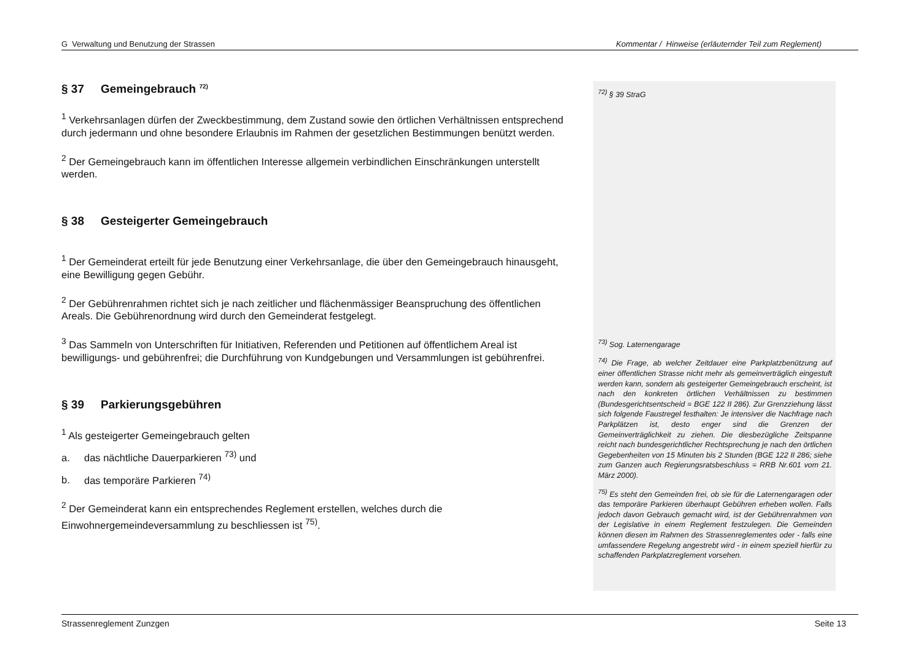G Verwaltung und Benutzung der Strassen Kommentar / Hinweise (erläuternder Teil zum Reglement)
§ 37 Gemeingebrauch <sup>72)</sup>
<sup>1</sup> Verkehrsanlagen dürfen der Zweckbestimmung, dem Zustand sowie den örtlichen Verhältnissen entsprechend durch jedermann und ohne besondere Erlaubnis im Rahmen der gesetzlichen Bestimmungen benützt werden.
<sup>2</sup> Der Gemeingebrauch kann im öffentlichen Interesse allgemein verbindlichen Einschränkungen unterstellt werden.
§ 38 Gesteigerter Gemeingebrauch
<sup>1</sup> Der Gemeinderat erteilt für jede Benutzung einer Verkehrsanlage, die über den Gemeingebrauch hinausgeht, eine Bewilligung gegen Gebühr.
<sup>2</sup> Der Gebührenrahmen richtet sich je nach zeitlicher und flächenmässiger Beanspruchung des öffentlichen Areals. Die Gebührenordnung wird durch den Gemeinderat festgelegt.
<sup>3</sup> Das Sammeln von Unterschriften für Initiativen, Referenden und Petitionen auf öffentlichem Areal ist bewilligungs- und gebührenfrei; die Durchführung von Kundgebungen und Versammlungen ist gebührenfrei.
§ 39 Parkierungsgebühren
<sup>1</sup> Als gesteigerter Gemeingebrauch gelten
a. das nächtliche Dauerparkieren <sup>73)</sup> und
b. das temporäre Parkieren <sup>74)</sup>
<sup>2</sup> Der Gemeinderat kann ein entsprechendes Reglement erstellen, welches durch die Einwohnergemeindeversammlung zu beschliessen ist <sup>75)</sup>.
<sup>72)</sup> § 39 StraG
<sup>73)</sup> Sog. Laternengarage
<sup>74)</sup> Die Frage, ab welcher Zeitdauer eine Parkplatzbenützung auf einer öffentlichen Strasse nicht mehr als gemeinverträglich eingestuft werden kann, sondern als gesteigerter Gemeingebrauch erscheint, ist nach den konkreten örtlichen Verhältnissen zu bestimmen (Bundesgerichtsentscheid = BGE 122 II 286). Zur Grenzziehung lässt sich folgende Faustregel festhalten: Je intensiver die Nachfrage nach Parkplätzen ist, desto enger sind die Grenzen der Gemeinverträglichkeit zu ziehen. Die diesbezügliche Zeitspanne reicht nach bundesgerichtlicher Rechtsprechung je nach den örtlichen Gegebenheiten von 15 Minuten bis 2 Stunden (BGE 122 II 286; siehe zum Ganzen auch Regierungsratsbeschluss = RRB Nr.601 vom 21. März 2000).
<sup>75)</sup> Es steht den Gemeinden frei, ob sie für die Laternengaragen oder das temporäre Parkieren überhaupt Gebühren erheben wollen. Falls jedoch davon Gebrauch gemacht wird, ist der Gebührenrahmen von der Legislative in einem Reglement festzulegen. Die Gemeinden können diesen im Rahmen des Strassenreglementes oder - falls eine umfassendere Regelung angestrebt wird - in einem speziell hierfür zu schaffenden Parkplatzreglement vorsehen.
Strassenreglement Zunzgen Seite 13